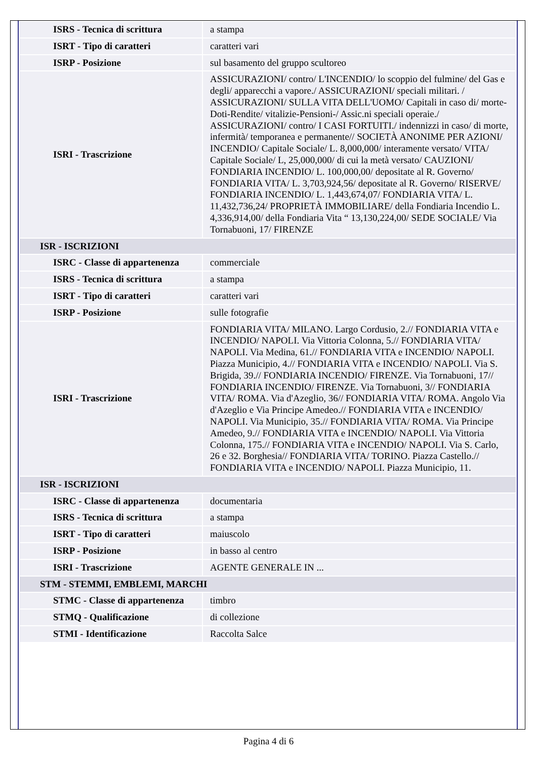| ISRS - Tecnica di scrittura | a stampa |
| ISRT - Tipo di caratteri | caratteri vari |
| ISRP - Posizione | sul basamento del gruppo scultoreo |
| ISRI - Trascrizione | ASSICURAZIONI/ contro/ L'INCENDIO/ lo scoppio del fulmine/ del Gas e degli/ apparecchi a vapore./ ASSICURAZIONI/ speciali militari. / ASSICURAZIONI/ SULLA VITA DELL'UOMO/ Capitali in caso di/ morte-Doti-Rendite/ vitalizie-Pensioni-/ Assic.ni speciali operaie./ ASSICURAZIONI/ contro/ I CASI FORTUITI./ indennizzi in caso/ di morte, infermità/ temporanea e permanente// SOCIETÀ ANONIME PER AZIONI/ INCENDIO/ Capitale Sociale/ L. 8,000,000/ interamente versato/ VITA/ Capitale Sociale/ L, 25,000,000/ di cui la metà versato/ CAUZIONI/ FONDIARIA INCENDIO/ L. 100,000,00/ depositate al R. Governo/ FONDIARIA VITA/ L. 3,703,924,56/ depositate al R. Governo/ RISERVE/ FONDIARIA INCENDIO/ L. 1,443,674,07/ FONDIARIA VITA/ L. 11,432,736,24/ PROPRIETÀ IMMOBILIARE/ della Fondiaria Incendio L. 4,336,914,00/ della Fondiaria Vita “ 13,130,224,00/ SEDE SOCIALE/ Via Tornabuoni, 17/ FIRENZE |
| ISR - ISCRIZIONI | |
| ISRC - Classe di appartenenza | commerciale |
| ISRS - Tecnica di scrittura | a stampa |
| ISRT - Tipo di caratteri | caratteri vari |
| ISRP - Posizione | sulle fotografie |
| ISRI - Trascrizione | FONDIARIA VITA/ MILANO. Largo Cordusio, 2.// FONDIARIA VITA e INCENDIO/ NAPOLI. Via Vittoria Colonna, 5.// FONDIARIA VITA/ NAPOLI. Via Medina, 61.// FONDIARIA VITA e INCENDIO/ NAPOLI. Piazza Municipio, 4.// FONDIARIA VITA e INCENDIO/ NAPOLI. Via S. Brigida, 39.// FONDIARIA INCENDIO/ FIRENZE. Via Tornabuoni, 17// FONDIARIA INCENDIO/ FIRENZE. Via Tornabuoni, 3// FONDIARIA VITA/ ROMA. Via d'Azeglio, 36// FONDIARIA VITA/ ROMA. Angolo Via d'Azeglio e Via Principe Amedeo.// FONDIARIA VITA e INCENDIO/ NAPOLI. Via Municipio, 35.// FONDIARIA VITA/ ROMA. Via Principe Amedeo, 9.// FONDIARIA VITA e INCENDIO/ NAPOLI. Via Vittoria Colonna, 175.// FONDIARIA VITA e INCENDIO/ NAPOLI. Via S. Carlo, 26 e 32. Borghesia// FONDIARIA VITA/ TORINO. Piazza Castello.// FONDIARIA VITA e INCENDIO/ NAPOLI. Piazza Municipio, 11. |
| ISR - ISCRIZIONI | |
| ISRC - Classe di appartenenza | documentaria |
| ISRS - Tecnica di scrittura | a stampa |
| ISRT - Tipo di caratteri | maiuscolo |
| ISRP - Posizione | in basso al centro |
| ISRI - Trascrizione | AGENTE GENERALE IN ... |
| STM - STEMMI, EMBLEMI, MARCHI | |
| STMC - Classe di appartenenza | timbro |
| STMQ - Qualificazione | di collezione |
| STMI - Identificazione | Raccolta Salce |
Pagina 4 di 6